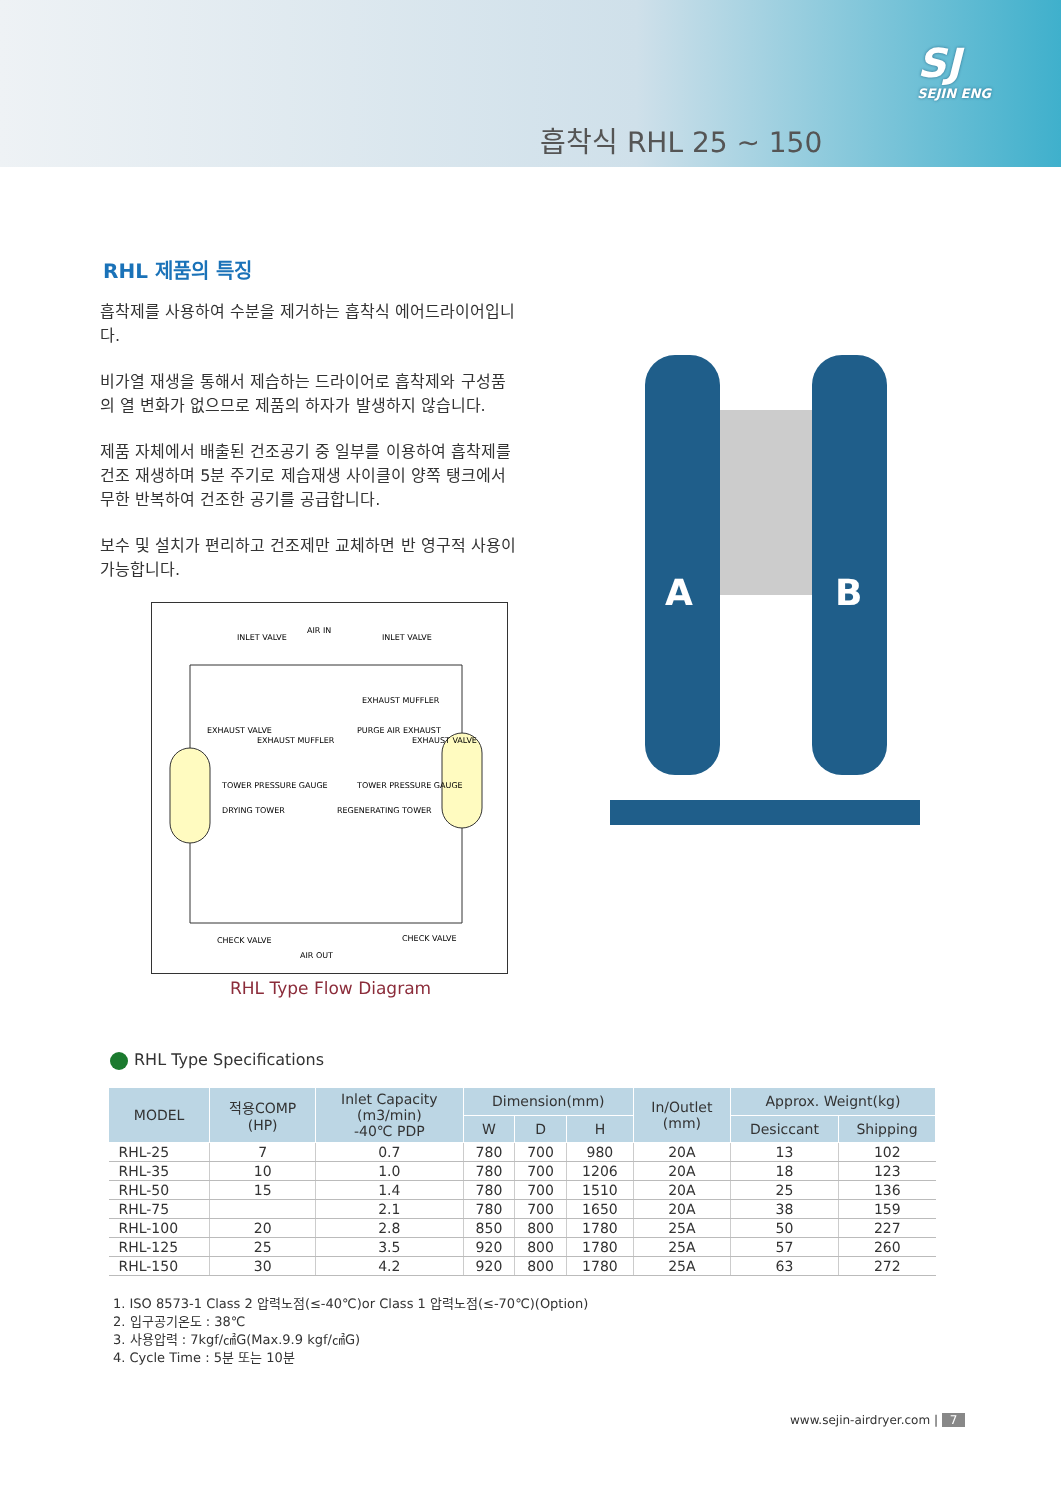SJ
SEJIN ENG
흡착식 RHL 25 ~ 150
RHL 제품의 특징
흡착제를 사용하여 수분을 제거하는 흡착식 에어드라이어입니다.
비가열 재생을 통해서 제습하는 드라이어로 흡착제와 구성품의 열 변화가 없으므로 제품의 하자가 발생하지 않습니다.
제품 자체에서 배출된 건조공기 중 일부를 이용하여 흡착제를 건조 재생하며 5분 주기로 제습재생 사이클이 양쪽 탱크에서 무한 반복하여 건조한 공기를 공급합니다.
보수 및 설치가 편리하고 건조제만 교체하면 반 영구적 사용이 가능합니다.
AIR IN
INLET VALVE
INLET VALVE
EXHAUST MUFFLER
EXHAUST VALVE
EXHAUST MUFFLER
PURGE AIR EXHAUST
EXHAUST VALVE
TOWER PRESSURE GAUGE
TOWER PRESSURE GAUGE
DRYING TOWER
REGENERATING TOWER
CHECK VALVE
CHECK VALVE
AIR OUT
RHL Type Flow Diagram
A
B
RHL Type Specifications
| MODEL | 적용COMP (HP) | Inlet Capacity (m3/min) -40℃ PDP | Dimension(mm) | | | In/Outlet (mm) | Approx. Weignt(kg) | |
| --- | --- | --- | --- | --- | --- | --- | --- | --- |
| | | | W | D | H | | Desiccant | Shipping |
| RHL-25 | 7 | 0.7 | 780 | 700 | 980 | 20A | 13 | 102 |
| RHL-35 | 10 | 1.0 | 780 | 700 | 1206 | 20A | 18 | 123 |
| RHL-50 | 15 | 1.4 | 780 | 700 | 1510 | 20A | 25 | 136 |
| RHL-75 | | 2.1 | 780 | 700 | 1650 | 20A | 38 | 159 |
| RHL-100 | 20 | 2.8 | 850 | 800 | 1780 | 25A | 50 | 227 |
| RHL-125 | 25 | 3.5 | 920 | 800 | 1780 | 25A | 57 | 260 |
| RHL-150 | 30 | 4.2 | 920 | 800 | 1780 | 25A | 63 | 272 |
1. ISO 8573-1 Class 2 압력노점(≤-40℃)or Class 1 압력노점(≤-70℃)(Option)
2. 입구공기온도 : 38℃
3. 사용압력 : 7kgf/㎠G(Max.9.9 kgf/㎠G)
4. Cycle Time : 5분 또는 10분
www.sejin-airdryer.com | 7